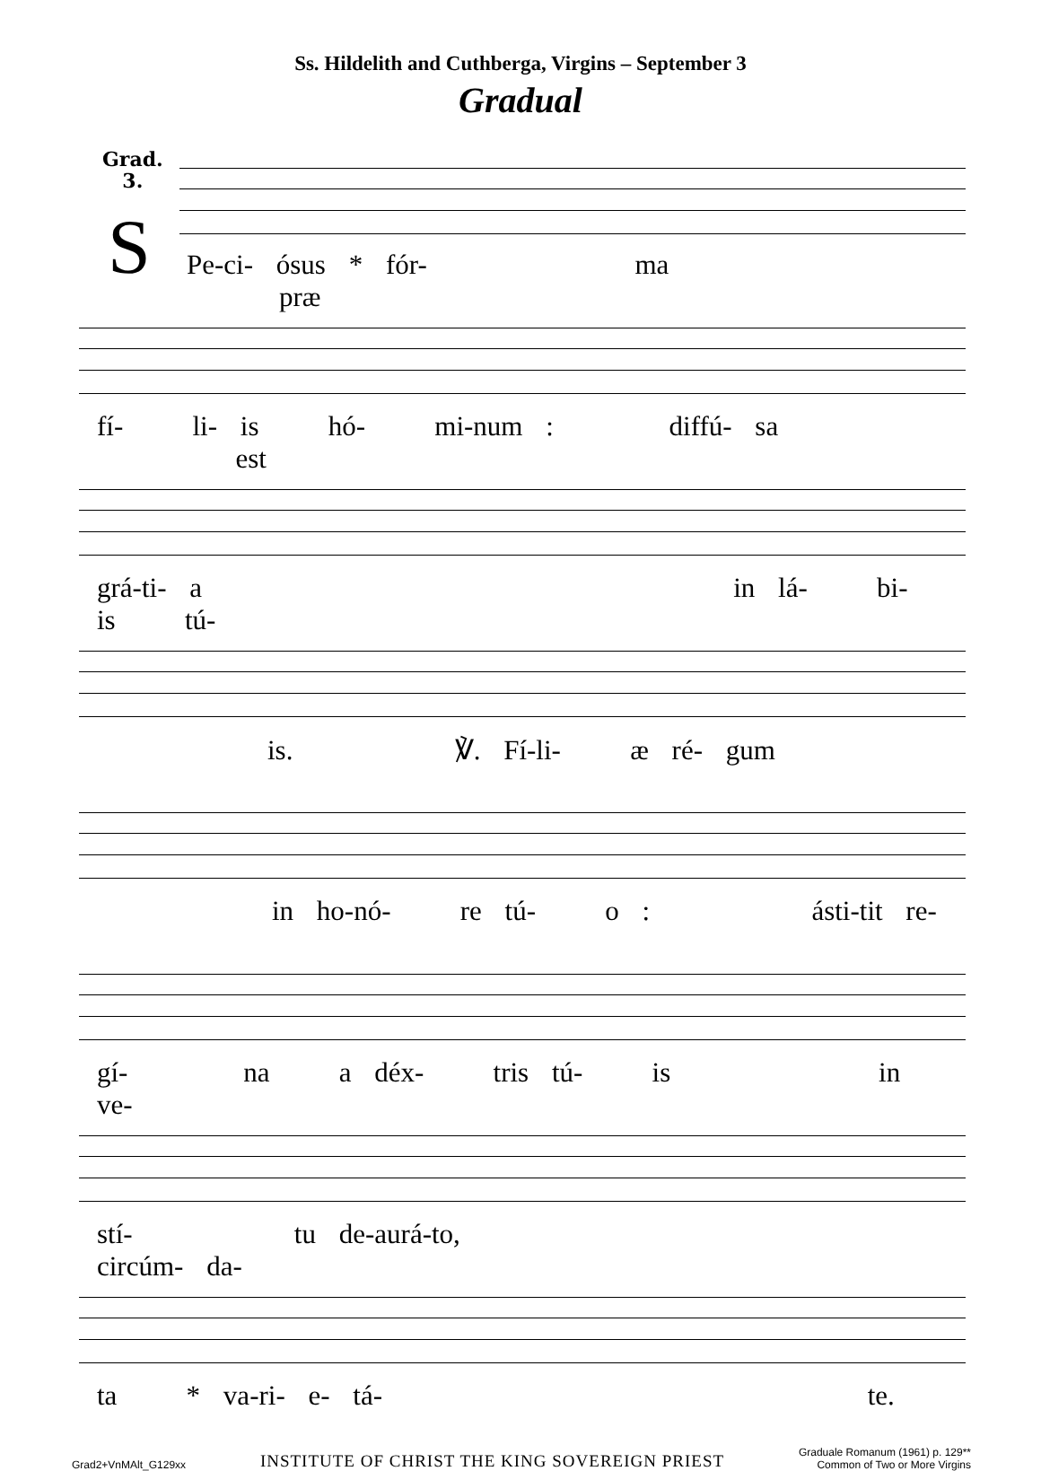Ss. Hildelith and Cuthberga, Virgins – September 3
Gradual
Grad.
3.
S
Pe-ci- ósus * fór- ma præ
fí- li- is hó- mi-num : diffú- sa est
grá-ti- a in lá- bi- is tú-
is. ℣. Fí-li- æ ré- gum
in ho-nó- re tú- o : ásti-tit re-
gí- na a déx- tris tú- is in ve-
stí- tu de-aurá-to, circúm- da-
ta * va-ri- e- tá- te.
Grad2+VnMAlt_G129xx INSTITUTE OF CHRIST THE KING SOVEREIGN PRIEST Graduale Romanum (1961) p. 129**
Common of Two or More Virgins